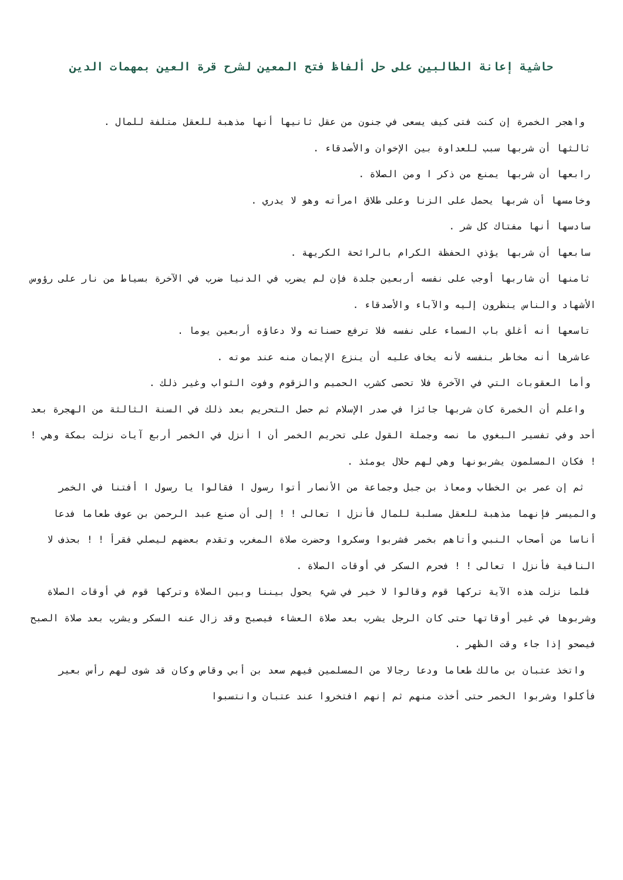حاشية إعانة الطالبين على حل ألفاظ فتح المعين لشرح قرة العين بمهمات الدين
واهجر الخمرة إن كنت فتى كيف يسعى في جنون من عقل ثانيها أنها مذهبة للعقل متلفة للمال .
ثالثها أن شربها سبب للعداوة بين الإخوان والأصدقاء .
رابعها أن شربها يمنع من ذكر ا ومن الصلاة .
وخامسها أن شربها يحمل على الزنا وعلى طلاق امرأته وهو لا يدري .
سادسها أنها مفتاك كل شر .
سابعها أن شربها يؤذي الحفظة الكرام بالرائحة الكريهة .
ثامنها أن شاربها أوجب على نفسه أربعين جلدة فإن لم يضرب في الدنيا ضرب في الآخرة بسياط من نار على رؤوس الأشهاد والناس ينظرون إليه والآباء والأصدقاء .
تاسعها أنه أغلق باب السماء على نفسه فلا ترفع حسناته ولا دعاؤه أربعين يوما .
عاشرها أنه مخاطر بنفسه لأنه يخاف عليه أن ينزع الإيمان منه عند موته .
وأما العقوبات التي في الآخرة فلا تحصى كشرب الحميم والزقوم وفوت الثواب وغير ذلك .
واعلم أن الخمرة كان شربها جائزا في صدر الإسلام ثم حصل التحريم بعد ذلك في السنة الثالثة من الهجرة بعد أحد وفي تفسير البغوي ما نصه وجملة القول على تحريم الخمر أن ا أنزل في الخمر أربع آيات نزلت بمكة وهي ! ! فكان المسلمون يشربونها وهي لهم حلال يومئذ .
ثم إن عمر بن الخطاب ومعاذ بن جبل وجماعة من الأنصار أتوا رسول ا فقالوا يا رسول ا أفتنا في الخمر والميسر فإنهما مذهبة للعقل مسلبة للمال فأنزل ا تعالى ! ! إلى أن صنع عبد الرحمن بن عوف طعاما فدعا أناسا من أصحاب النبي وأتاهم بخمر فشربوا وسكروا وحضرت صلاة المغرب وتقدم بعضهم ليصلي فقرأ ! ! بحذف لا النافية فأنزل ا تعالى ! ! فحرم السكر في أوقات الصلاة .
فلما نزلت هذه الآية تركها قوم وقالوا لا خير في شيء يحول بيننا وبين الصلاة وتركها قوم في أوقات الصلاة وشربوها في غير أوقاتها حتى كان الرجل يشرب بعد صلاة العشاء فيصبح وقد زال عنه السكر ويشرب بعد صلاة الصبح فيصحو إذا جاء وقت الظهر .
واتخذ عتبان بن مالك طعاما ودعا رجالا من المسلمين فيهم سعد بن أبي وقاص وكان قد شوى لهم رأس بعير فأكلوا وشربوا الخمر حتى أخذت منهم ثم إنهم افتخروا عند عتبان وانتسبوا